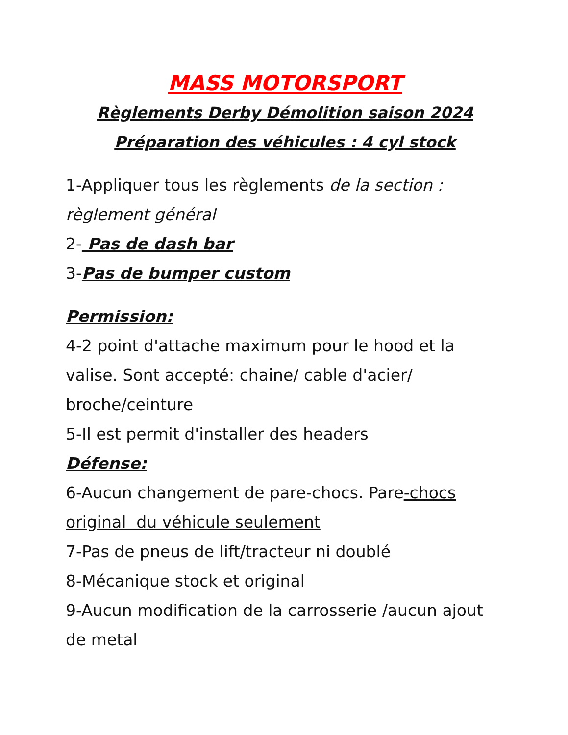MASS MOTORSPORT
Règlements Derby Démolition saison 2024
Préparation des véhicules : 4 cyl stock
1-Appliquer tous les règlements de la section : règlement général
2- Pas de dash bar
3-Pas de bumper custom
Permission:
4-2 point d'attache maximum pour le hood et la valise. Sont accepté: chaine/ cable d'acier/ broche/ceinture
5-Il est permit d'installer des headers
Défense:
6-Aucun changement de pare-chocs. Pare-chocs original du véhicule seulement
7-Pas de pneus de lift/tracteur ni doublé
8-Mécanique stock et original
9-Aucun modification de la carrosserie /aucun ajout de metal